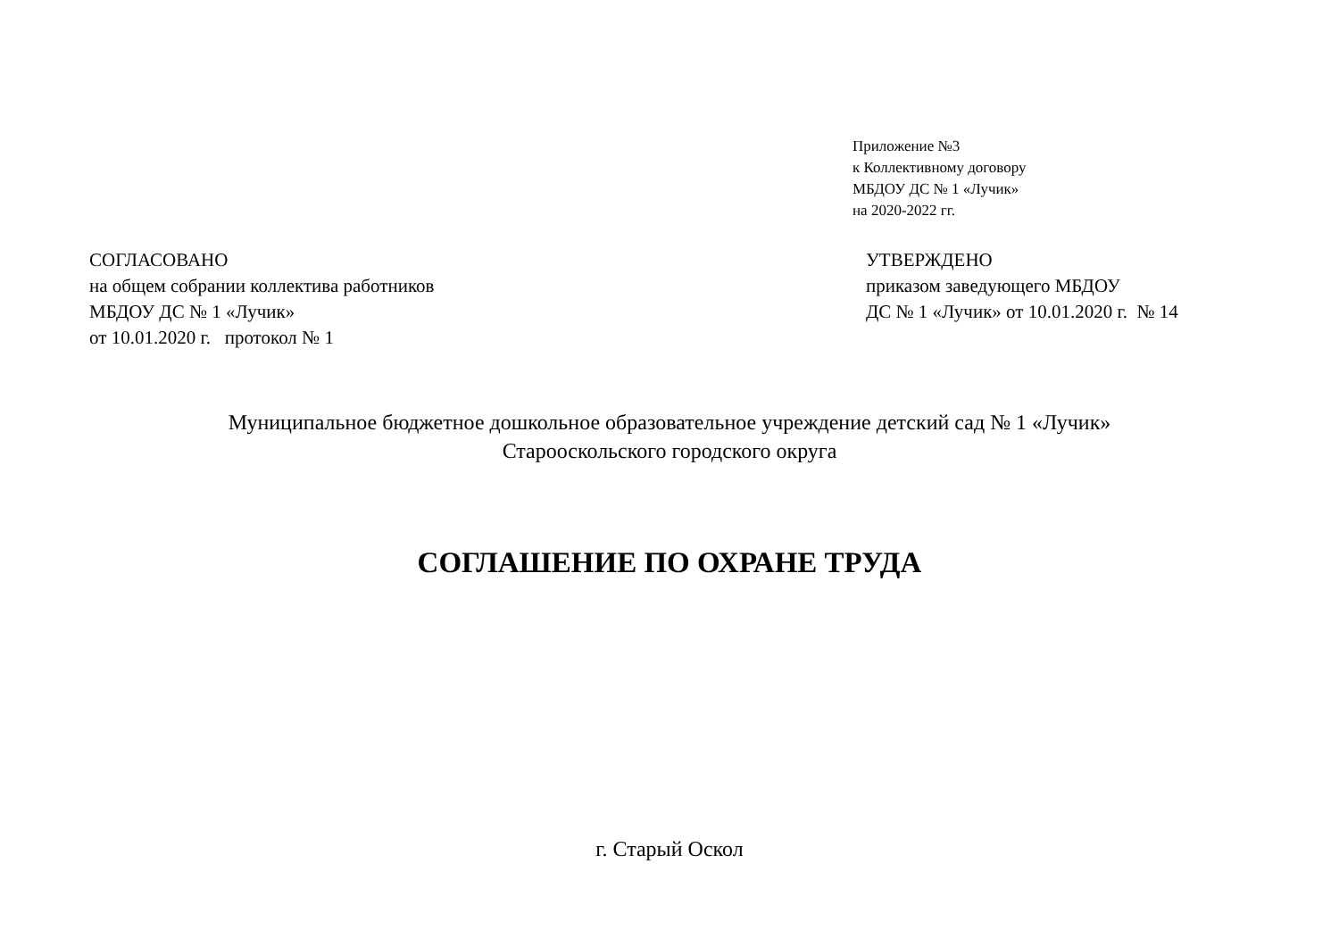Приложение №3
к Коллективному договору
МБДОУ ДС № 1 «Лучик»
на 2020-2022 гг.
СОГЛАСОВАНО
на общем собрании коллектива работников
МБДОУ ДС № 1 «Лучик»
от 10.01.2020 г. протокол № 1
УТВЕРЖДЕНО
приказом заведующего МБДОУ
ДС № 1 «Лучик» от 10.01.2020 г. № 14
Муниципальное бюджетное дошкольное образовательное учреждение детский сад № 1 «Лучик»
Старооскольского городского округа
СОГЛАШЕНИЕ ПО ОХРАНЕ ТРУДА
г. Старый Оскол